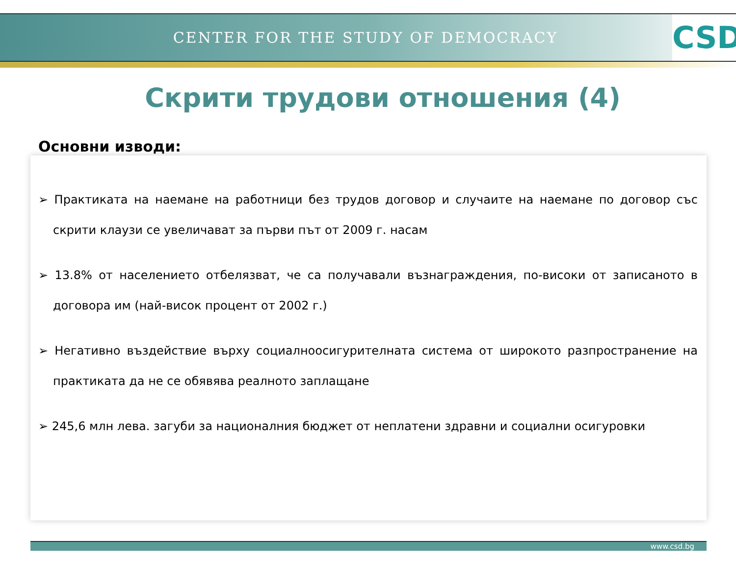CENTER FOR THE STUDY OF DEMOCRACY
CSD
Скрити трудови отношения (4)
Основни изводи:
➢ Практиката на наемане на работници без трудов договор и случаите на наемане по договор със скрити клаузи се увеличават за първи път от 2009 г. насам
➢ 13.8% от населението отбелязват, че са получавали възнаграждения, по-високи от записаното в договора им (най-висок процент от 2002 г.)
➢ Негативно въздействие върху социалноосигурителната система от широкото разпространение на практиката да не се обявява реалното заплащане
➢ 245,6 млн лева. загуби за националния бюджет от неплатени здравни и социални осигуровки
www.csd.bg